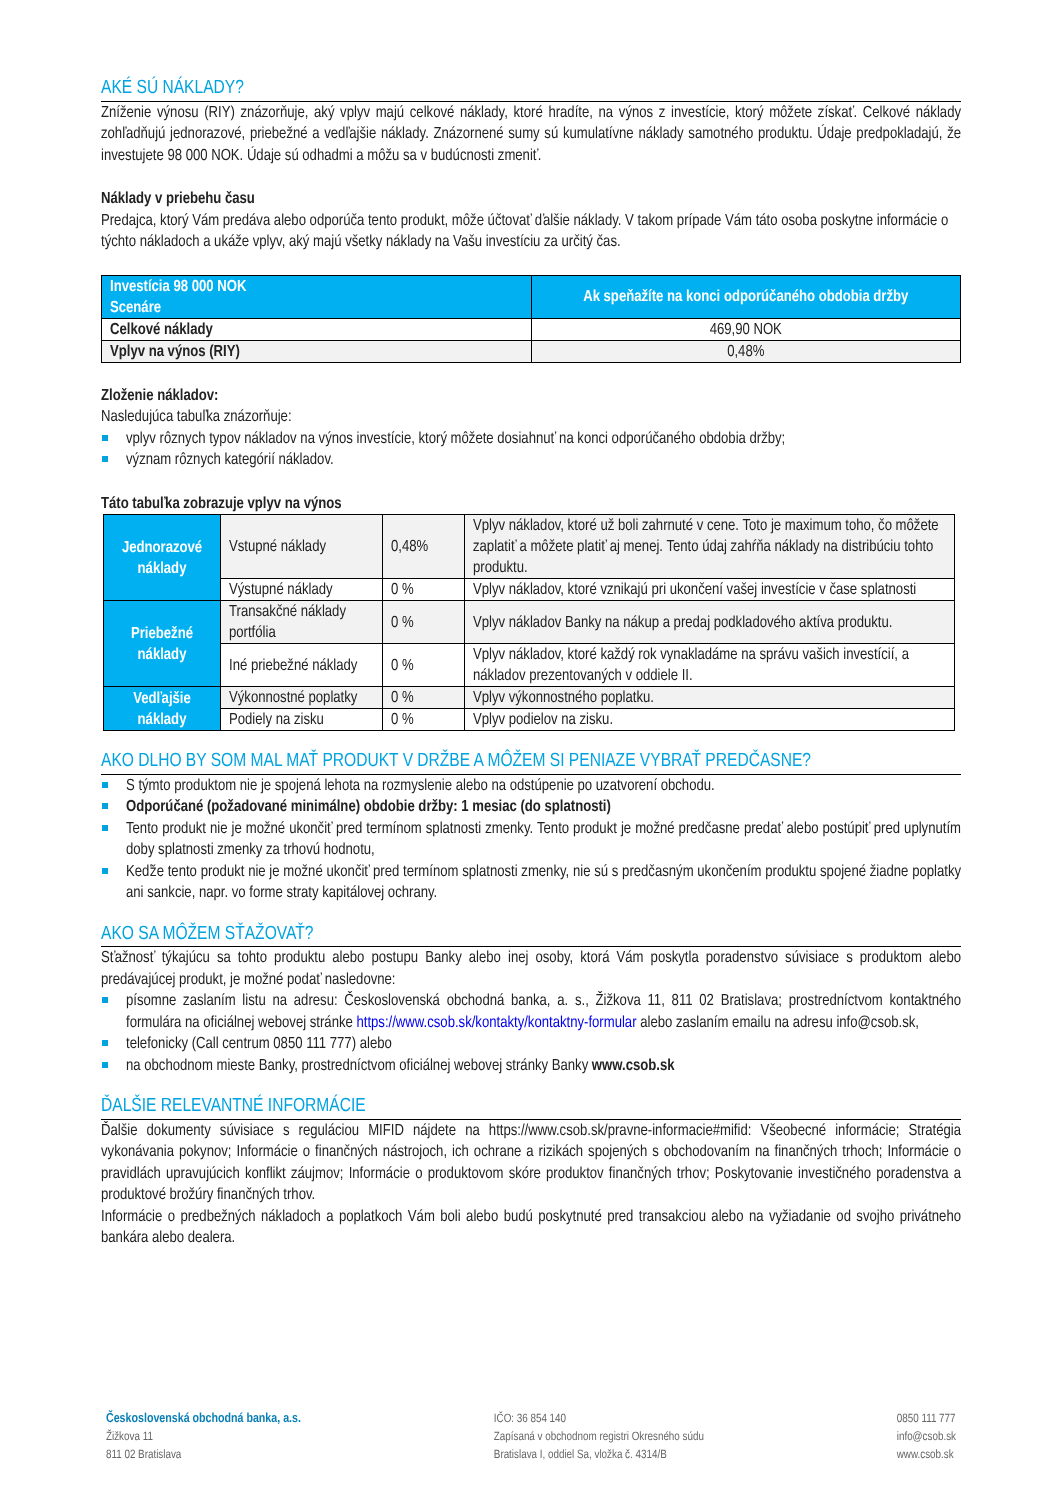AKÉ SÚ NÁKLADY?
Zníženie výnosu (RIY) znázorňuje, aký vplyv majú celkové náklady, ktoré hradíte, na výnos z investície, ktorý môžete získať. Celkové náklady zohľadňujú jednorazové, priebežné a vedľajšie náklady. Znázornené sumy sú kumulatívne náklady samotného produktu. Údaje predpokladajú, že investujete 98 000 NOK. Údaje sú odhadmi a môžu sa v budúcnosti zmeniť.
Náklady v priebehu času
Predajca, ktorý Vám predáva alebo odporúča tento produkt, môže účtovať ďalšie náklady. V takom prípade Vám táto osoba poskytne informácie o týchto nákladoch a ukáže vplyv, aký majú všetky náklady na Vašu investíciu za určitý čas.
| Investícia 98 000 NOK Scenáre | Ak speňažíte na konci odporúčaného obdobia držby |
| --- | --- |
| Celkové náklady | 469,90 NOK |
| Vplyv na výnos (RIY) | 0,48% |
Zloženie nákladov:
Nasledujúca tabuľka znázorňuje:
vplyv rôznych typov nákladov na výnos investície, ktorý môžete dosiahnuť na konci odporúčaného obdobia držby;
význam rôznych kategórií nákladov.
Táto tabuľka zobrazuje vplyv na výnos
| Jednorazové náklady | Vstupné náklady | 0,48% | Vplyv nákladov, ktoré už boli zahrnuté v cene. Toto je maximum toho, čo môžete zaplatiť a môžete platiť aj menej. Tento údaj zahŕňa náklady na distribúciu tohto produktu. |
| | Výstupné náklady | 0 % | Vplyv nákladov, ktoré vznikajú pri ukončení vašej investície v čase splatnosti |
| Priebežné náklady | Transakčné náklady portfólia | 0 % | Vplyv nákladov Banky na nákup a predaj podkladového aktíva produktu. |
| | Iné priebežné náklady | 0 % | Vplyv nákladov, ktoré každý rok vynakladáme na správu vašich investícií, a nákladov prezentovaných v oddiele II. |
| Vedľajšie náklady | Výkonnostné poplatky | 0 % | Vplyv výkonnostného poplatku. |
| | Podiely na zisku | 0 % | Vplyv podielov na zisku. |
AKO DLHO BY SOM MAL MAŤ PRODUKT V DRŽBE A MÔŽEM SI PENIAZE VYBRAŤ PREDČASNE?
S týmto produktom nie je spojená lehota na rozmyslenie alebo na odstúpenie po uzatvorení obchodu.
Odporúčané (požadované minimálne) obdobie držby: 1 mesiac (do splatnosti)
Tento produkt nie je možné ukončiť pred termínom splatnosti zmenky. Tento produkt je možné predčasne predať alebo postúpiť pred uplynutím doby splatnosti zmenky za trhovú hodnotu,
Keďže tento produkt nie je možné ukončiť pred termínom splatnosti zmenky, nie sú s predčasným ukončením produktu spojené žiadne poplatky ani sankcie, napr. vo forme straty kapitálovej ochrany.
AKO SA MÔŽEM SŤAŽOVAŤ?
Sťažnosť týkajúcu sa tohto produktu alebo postupu Banky alebo inej osoby, ktorá Vám poskytla poradenstvo súvisiace s produktom alebo predávajúcej produkt, je možné podať nasledovne:
písomne zaslaním listu na adresu: Československá obchodná banka, a. s., Žižkova 11, 811 02 Bratislava; prostredníctvom kontaktného formulára na oficiálnej webovej stránke https://www.csob.sk/kontakty/kontaktny-formular alebo zaslaním emailu na adresu info@csob.sk,
telefonicky (Call centrum 0850 111 777) alebo
na obchodnom mieste Banky, prostredníctvom oficiálnej webovej stránky Banky www.csob.sk
ĎALŠIE RELEVANTNÉ INFORMÁCIE
Ďalšie dokumenty súvisiace s reguláciou MIFID nájdete na https://www.csob.sk/pravne-informacie#mifid: Všeobecné informácie; Stratégia vykonávania pokynov; Informácie o finančných nástrojoch, ich ochrane a rizikách spojených s obchodovaním na finančných trhoch; Informácie o pravidlách upravujúcich konflikt záujmov; Informácie o produktovom skóre produktov finančných trhov; Poskytovanie investičného poradenstva a produktové brožúry finančných trhov.
Informácie o predbežných nákladoch a poplatkoch Vám boli alebo budú poskytnuté pred transakciou alebo na vyžiadanie od svojho privátneho bankára alebo dealera.
Československá obchodná banka, a.s.
Žižkova 11
811 02 Bratislava
IČO: 36 854 140
Zapísaná v obchodnom registri Okresného súdu
Bratislava I, oddiel Sa, vložka č. 4314/B
0850 111 777
info@csob.sk
www.csob.sk